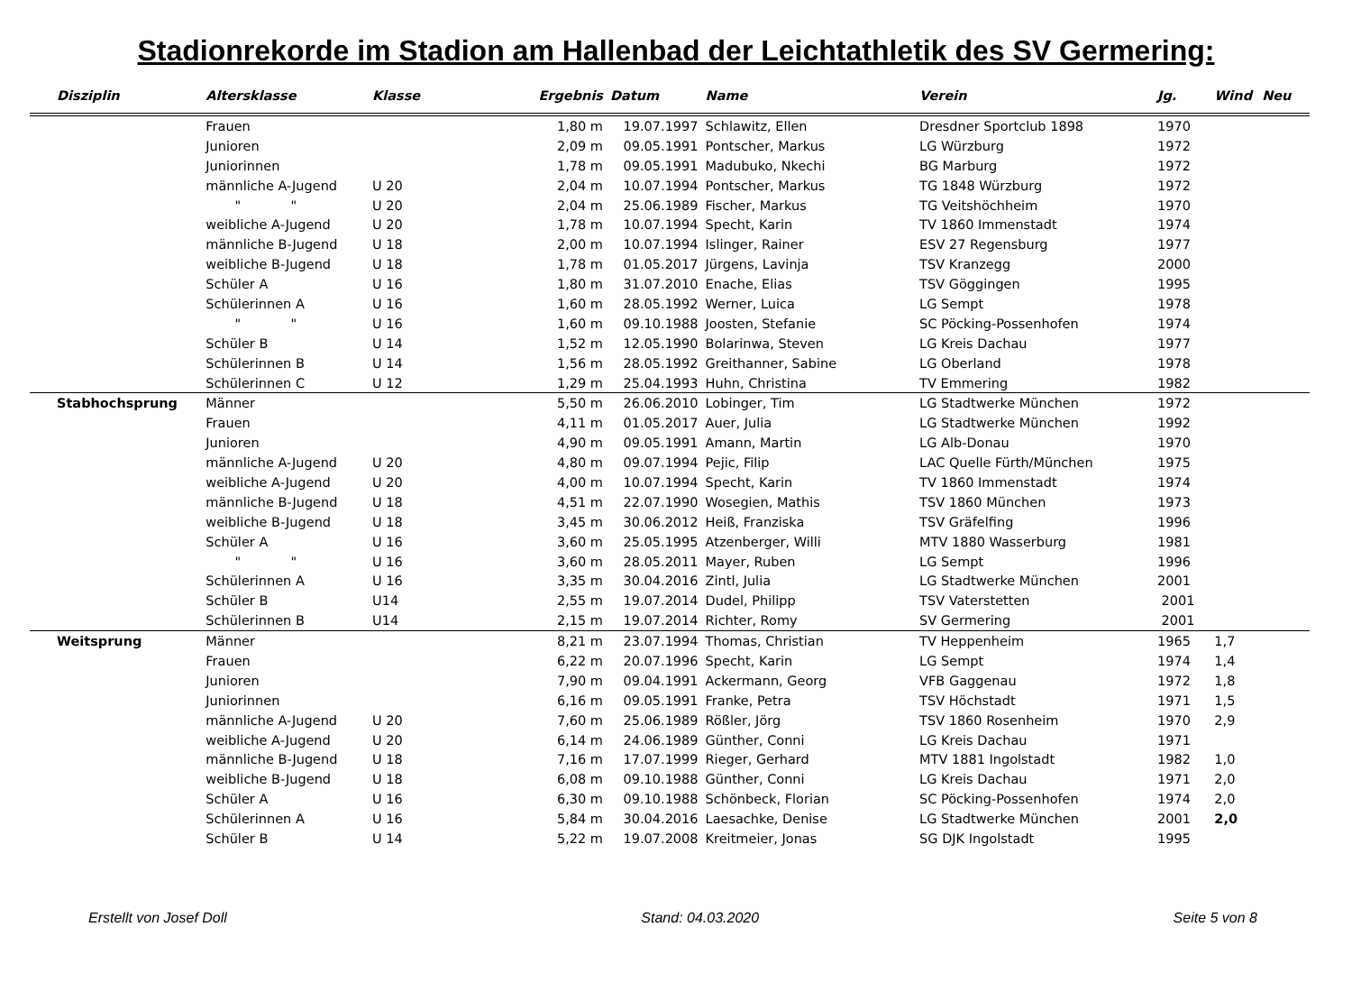Stadionrekorde im Stadion am Hallenbad der Leichtathletik des SV Germering:
| Disziplin | Altersklasse | Klasse | Ergebnis | Datum | Name | Verein | Jg. | Wind | Neu |
| --- | --- | --- | --- | --- | --- | --- | --- | --- | --- |
| | Frauen | | 1,80 m | 19.07.1997 | Schlawitz, Ellen | Dresdner Sportclub 1898 | 1970 | | |
| | Junioren | | 2,09 m | 09.05.1991 | Pontscher, Markus | LG Würzburg | 1972 | | |
| | Juniorinnen | | 1,78 m | 09.05.1991 | Madubuko, Nkechi | BG Marburg | 1972 | | |
| | männliche A-Jugend | U 20 | 2,04 m | 10.07.1994 | Pontscher, Markus | TG 1848 Würzburg | 1972 | | |
| | " " | U 20 | 2,04 m | 25.06.1989 | Fischer, Markus | TG Veitshöchheim | 1970 | | |
| | weibliche A-Jugend | U 20 | 1,78 m | 10.07.1994 | Specht, Karin | TV 1860 Immenstadt | 1974 | | |
| | männliche B-Jugend | U 18 | 2,00 m | 10.07.1994 | Islinger, Rainer | ESV 27 Regensburg | 1977 | | |
| | weibliche B-Jugend | U 18 | 1,78 m | 01.05.2017 | Jürgens, Lavinja | TSV Kranzegg | 2000 | | |
| | Schüler A | U 16 | 1,80 m | 31.07.2010 | Enache, Elias | TSV Göggingen | 1995 | | |
| | Schülerinnen A | U 16 | 1,60 m | 28.05.1992 | Werner, Luica | LG Sempt | 1978 | | |
| | " " | U 16 | 1,60 m | 09.10.1988 | Joosten, Stefanie | SC Pöcking-Possenhofen | 1974 | | |
| | Schüler B | U 14 | 1,52 m | 12.05.1990 | Bolarinwa, Steven | LG Kreis Dachau | 1977 | | |
| | Schülerinnen B | U 14 | 1,56 m | 28.05.1992 | Greithanner, Sabine | LG Oberland | 1978 | | |
| | Schülerinnen C | U 12 | 1,29 m | 25.04.1993 | Huhn, Christina | TV Emmering | 1982 | | |
| Stabhochsprung | Männer | | 5,50 m | 26.06.2010 | Lobinger, Tim | LG Stadtwerke München | 1972 | | |
| | Frauen | | 4,11 m | 01.05.2017 | Auer, Julia | LG Stadtwerke München | 1992 | | |
| | Junioren | | 4,90 m | 09.05.1991 | Amann, Martin | LG Alb-Donau | 1970 | | |
| | männliche A-Jugend | U 20 | 4,80 m | 09.07.1994 | Pejic, Filip | LAC Quelle Fürth/München | 1975 | | |
| | weibliche A-Jugend | U 20 | 4,00 m | 10.07.1994 | Specht, Karin | TV 1860 Immenstadt | 1974 | | |
| | männliche B-Jugend | U 18 | 4,51 m | 22.07.1990 | Wosegien, Mathis | TSV 1860 München | 1973 | | |
| | weibliche B-Jugend | U 18 | 3,45 m | 30.06.2012 | Heiß, Franziska | TSV Gräfelfing | 1996 | | |
| | Schüler A | U 16 | 3,60 m | 25.05.1995 | Atzenberger, Willi | MTV 1880 Wasserburg | 1981 | | |
| | " " | U 16 | 3,60 m | 28.05.2011 | Mayer, Ruben | LG Sempt | 1996 | | |
| | Schülerinnen A | U 16 | 3,35 m | 30.04.2016 | Zintl, Julia | LG Stadtwerke München | 2001 | | |
| | Schüler B | U14 | 2,55 m | 19.07.2014 | Dudel, Philipp | TSV Vaterstetten | 2001 | | |
| | Schülerinnen B | U14 | 2,15 m | 19.07.2014 | Richter, Romy | SV Germering | 2001 | | |
| Weitsprung | Männer | | 8,21 m | 23.07.1994 | Thomas, Christian | TV Heppenheim | 1965 | 1,7 | |
| | Frauen | | 6,22 m | 20.07.1996 | Specht, Karin | LG Sempt | 1974 | 1,4 | |
| | Junioren | | 7,90 m | 09.04.1991 | Ackermann, Georg | VFB Gaggenau | 1972 | 1,8 | |
| | Juniorinnen | | 6,16 m | 09.05.1991 | Franke, Petra | TSV Höchstadt | 1971 | 1,5 | |
| | männliche A-Jugend | U 20 | 7,60 m | 25.06.1989 | Rößler, Jörg | TSV 1860 Rosenheim | 1970 | 2,9 | |
| | weibliche A-Jugend | U 20 | 6,14 m | 24.06.1989 | Günther, Conni | LG Kreis Dachau | 1971 | | |
| | männliche B-Jugend | U 18 | 7,16 m | 17.07.1999 | Rieger, Gerhard | MTV 1881 Ingolstadt | 1982 | 1,0 | |
| | weibliche B-Jugend | U 18 | 6,08 m | 09.10.1988 | Günther, Conni | LG Kreis Dachau | 1971 | 2,0 | |
| | Schüler A | U 16 | 6,30 m | 09.10.1988 | Schönbeck, Florian | SC Pöcking-Possenhofen | 1974 | 2,0 | |
| | Schülerinnen A | U 16 | 5,84 m | 30.04.2016 | Laesachke, Denise | LG Stadtwerke München | 2001 | 2,0 | |
| | Schüler B | U 14 | 5,22 m | 19.07.2008 | Kreitmeier, Jonas | SG DJK Ingolstadt | 1995 | | |
Erstellt von Josef Doll Stand: 04.03.2020 Seite 5 von 8